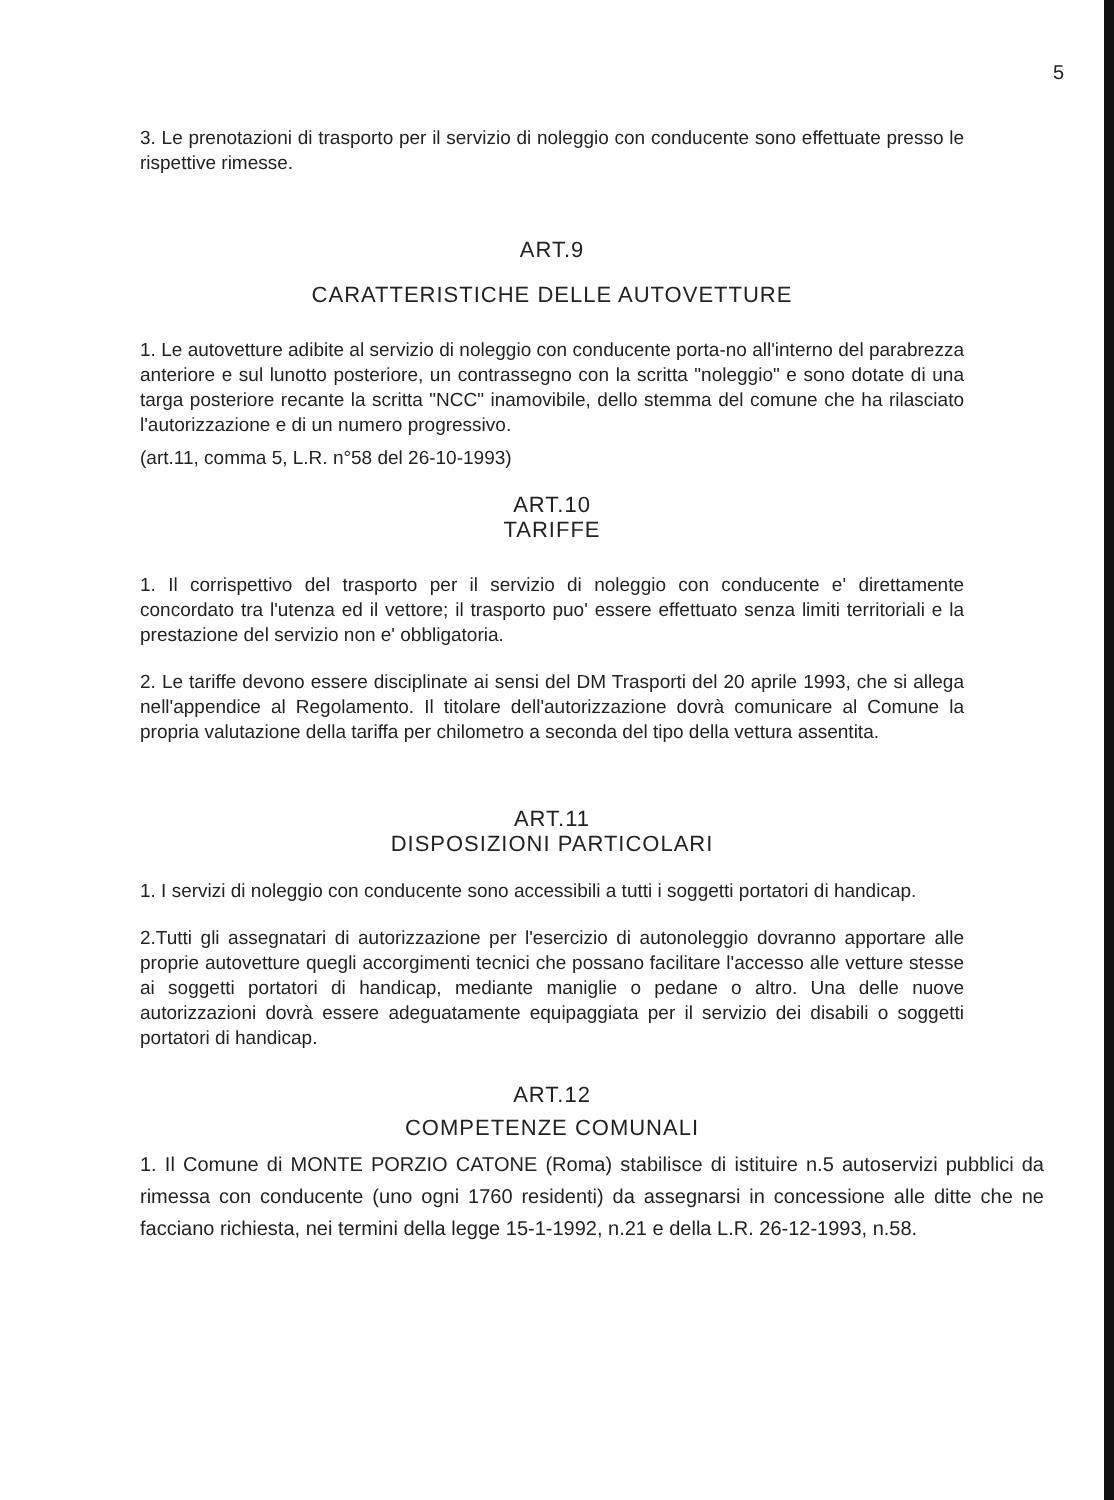5
3. Le prenotazioni di trasporto per il servizio di noleggio con conducente sono effettuate presso le rispettive rimesse.
ART.9
CARATTERISTICHE DELLE AUTOVETTURE
1. Le autovetture adibite al servizio di noleggio con conducente porta-no all'interno del parabrezza anteriore e sul lunotto posteriore, un contrassegno con la scritta "noleggio" e sono dotate di una targa posteriore recante la scritta "NCC" inamovibile, dello stemma del comune che ha rilasciato l'autorizzazione e di un numero progressivo.
(art.11, comma 5, L.R. n°58 del 26-10-1993)
ART.10
TARIFFE
1. Il corrispettivo del trasporto per il servizio di noleggio con conducente e' direttamente concordato tra l'utenza ed il vettore; il trasporto puo' essere effettuato senza limiti territoriali e la prestazione del servizio non e' obbligatoria.
2. Le tariffe devono essere disciplinate ai sensi del DM Trasporti del 20 aprile 1993, che si allega nell'appendice al Regolamento. Il titolare dell'autorizzazione dovrà comunicare al Comune la propria valutazione della tariffa per chilometro a seconda del tipo della vettura assentita.
ART.11
DISPOSIZIONI PARTICOLARI
1. I servizi di noleggio con conducente sono accessibili a tutti i soggetti portatori di handicap.
2.Tutti gli assegnatari di autorizzazione per l'esercizio di autonoleggio dovranno apportare alle proprie autovetture quegli accorgimenti tecnici che possano facilitare l'accesso alle vetture stesse ai soggetti portatori di handicap, mediante maniglie o pedane o altro. Una delle nuove autorizzazioni dovrà essere adeguatamente equipaggiata per il servizio dei disabili o soggetti portatori di handicap.
ART.12
COMPETENZE COMUNALI
1. Il Comune di MONTE PORZIO CATONE (Roma) stabilisce di istituire n.5 autoservizi pubblici da rimessa con conducente (uno ogni 1760 residenti) da assegnarsi in concessione alle ditte che ne facciano richiesta, nei termini della legge 15-1-1992, n.21 e della L.R. 26-12-1993, n.58.